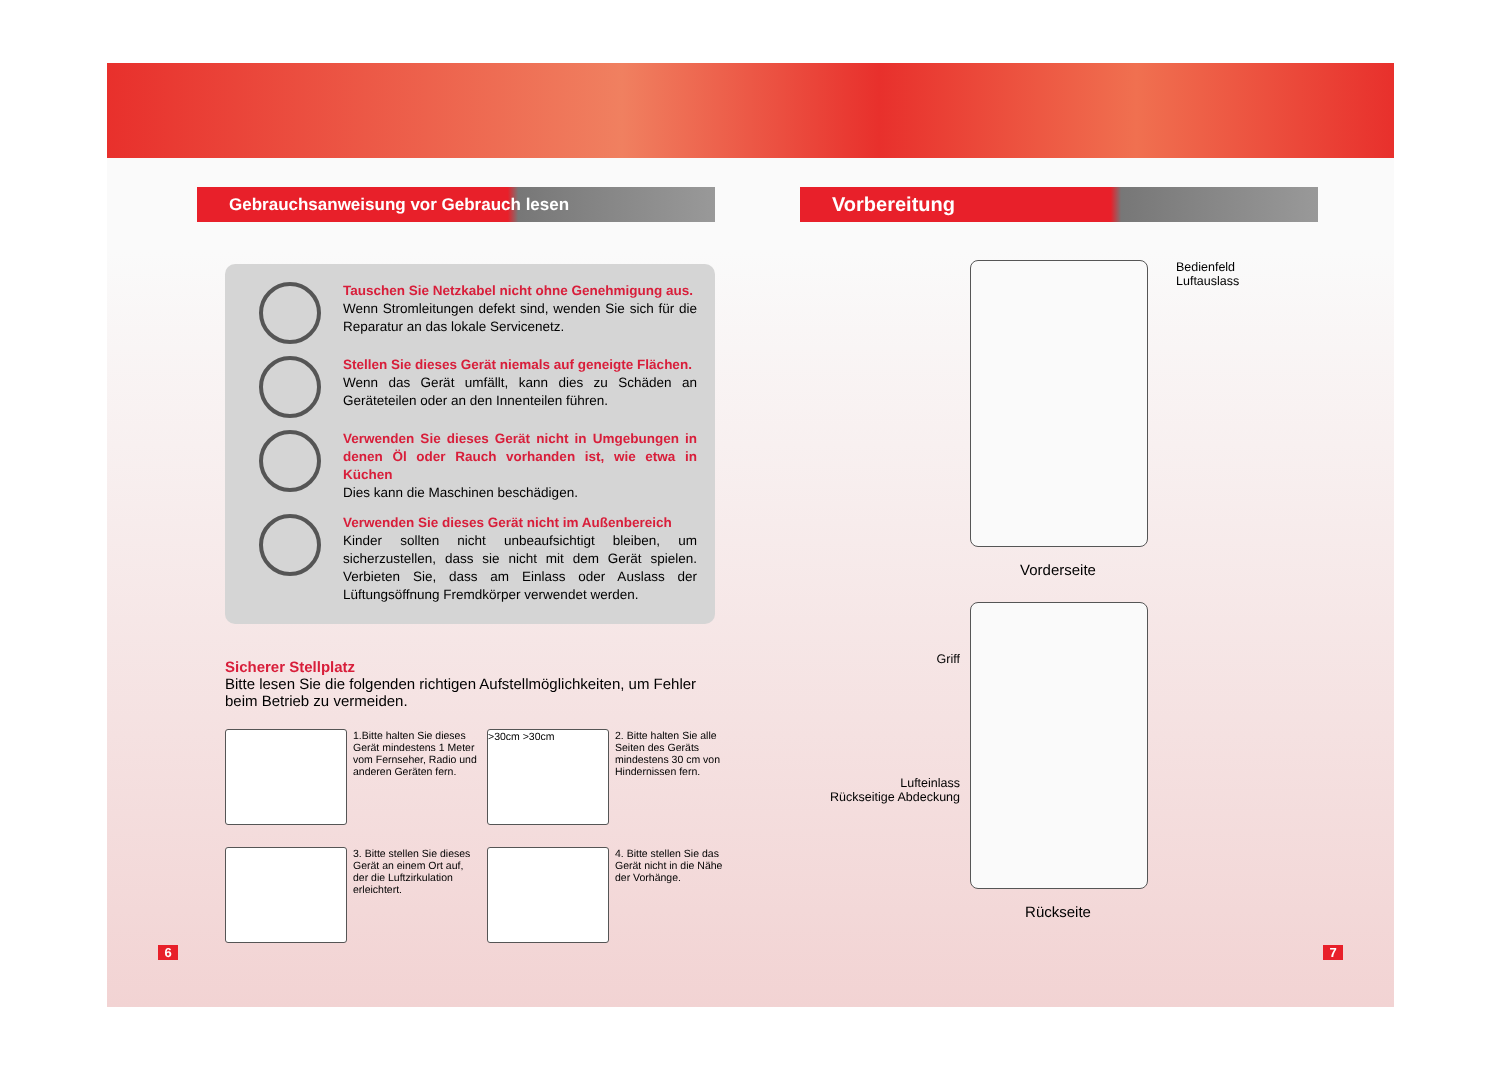Gebrauchsanweisung vor Gebrauch lesen
Tauschen Sie Netzkabel nicht ohne Genehmigung aus.
Wenn Stromleitungen defekt sind, wenden Sie sich für die Reparatur an das lokale Servicenetz.
Stellen Sie dieses Gerät niemals auf geneigte Flächen.
Wenn das Gerät umfällt, kann dies zu Schäden an Geräteteilen oder an den Innenteilen führen.
Verwenden Sie dieses Gerät nicht in Umgebungen in denen Öl oder Rauch vorhanden ist, wie etwa in Küchen
Dies kann die Maschinen beschädigen.
Verwenden Sie dieses Gerät nicht im Außenbereich
Kinder sollten nicht unbeaufsichtigt bleiben, um sicherzustellen, dass sie nicht mit dem Gerät spielen. Verbieten Sie, dass am Einlass oder Auslass der Lüftungsöffnung Fremdkörper verwendet werden.
Sicherer Stellplatz
Bitte lesen Sie die folgenden richtigen Aufstellmöglichkeiten, um Fehler beim Betrieb zu vermeiden.
1.Bitte halten Sie dieses Gerät mindestens 1 Meter vom Fernseher, Radio und anderen Geräten fern.
>30cm >30cm
2. Bitte halten Sie alle Seiten des Geräts mindestens 30 cm von Hindernissen fern.
3. Bitte stellen Sie dieses Gerät an einem Ort auf, der die Luftzirkulation erleichtert.
4. Bitte stellen Sie das Gerät nicht in die Nähe der Vorhänge.
Vorbereitung
Bedienfeld
Luftauslass
Vorderseite
Griff
Lufteinlass
Rückseitige Abdeckung
Rückseite
6 7